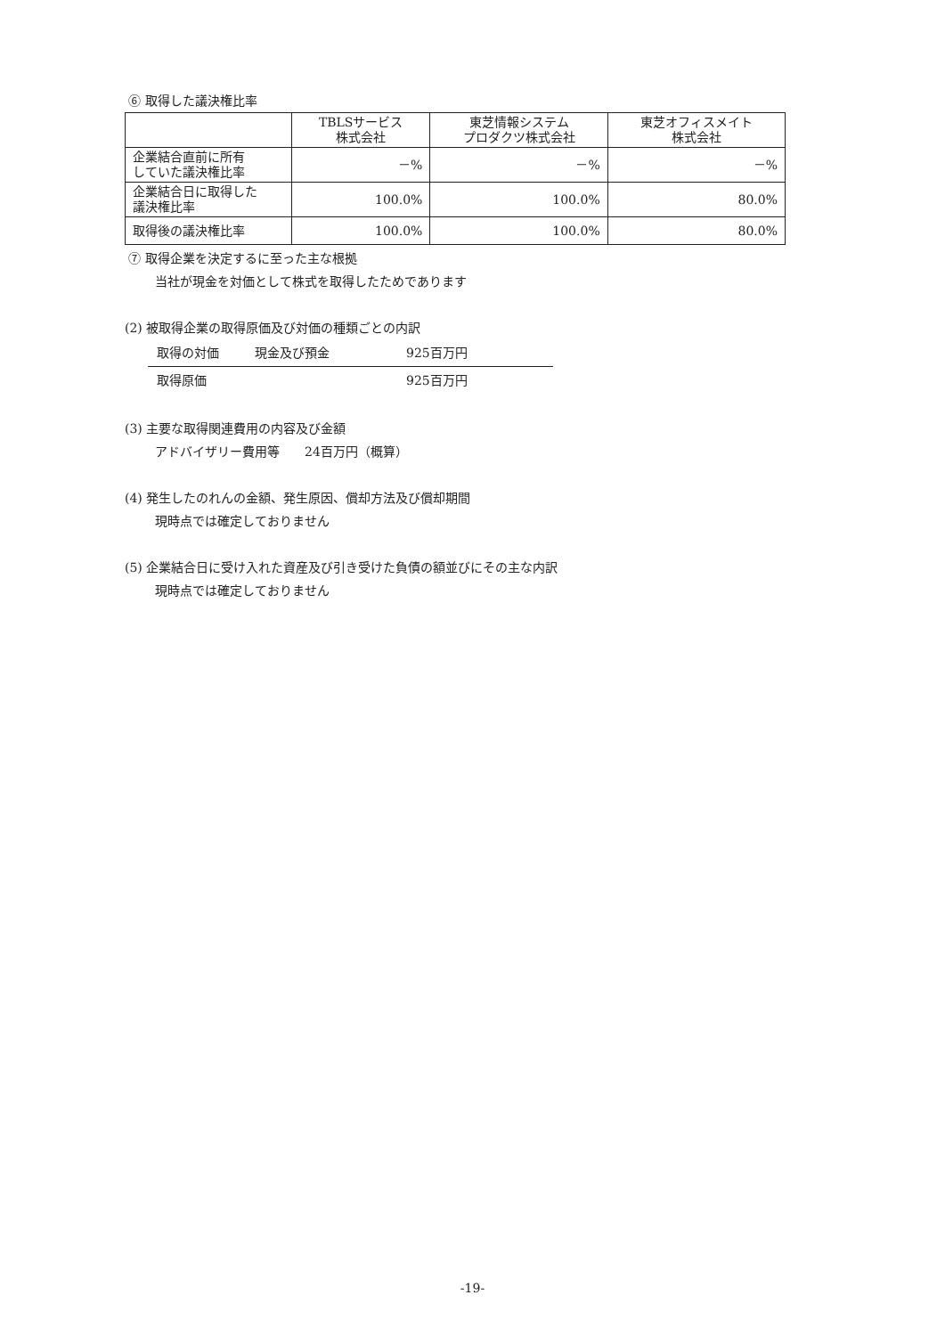⑥ 取得した議決権比率
| | TBLSサービス 株式会社 | 東芝情報システム プロダクツ株式会社 | 東芝オフィスメイト 株式会社 |
| --- | --- | --- | --- |
| 企業結合直前に所有 していた議決権比率 | －% | －% | －% |
| 企業結合日に取得した 議決権比率 | 100.0% | 100.0% | 80.0% |
| 取得後の議決権比率 | 100.0% | 100.0% | 80.0% |
⑦ 取得企業を決定するに至った主な根拠
当社が現金を対価として株式を取得したためであります
(2) 被取得企業の取得原価及び対価の種類ごとの内訳
取得の対価 現金及び預金 925百万円
取得原価 925百万円
(3) 主要な取得関連費用の内容及び金額
アドバイザリー費用等　　24百万円（概算）
(4) 発生したのれんの金額、発生原因、償却方法及び償却期間
現時点では確定しておりません
(5) 企業結合日に受け入れた資産及び引き受けた負債の額並びにその主な内訳
現時点では確定しておりません
-19-